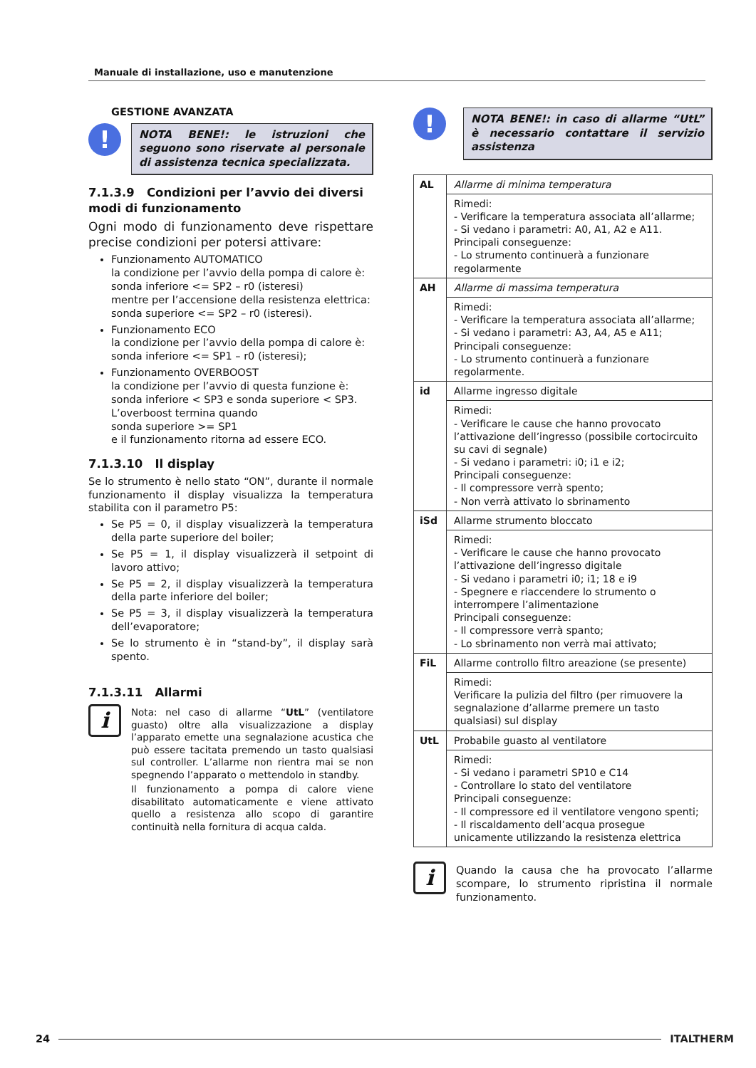Manuale di installazione, uso e manutenzione
GESTIONE AVANZATA
!
NOTA BENE!: le istruzioni che seguono sono riservate al personale di assistenza tecnica specializzata.
7.1.3.9 Condizioni per l’avvio dei diversi modi di funzionamento
Ogni modo di funzionamento deve rispettare precise condizioni per potersi attivare:
Funzionamento AUTOMATICO
la condizione per l’avvio della pompa di calore è:
sonda inferiore <= SP2 – r0 (isteresi)
mentre per l’accensione della resistenza elettrica:
sonda superiore <= SP2 – r0 (isteresi).
Funzionamento ECO
la condizione per l’avvio della pompa di calore è:
sonda inferiore <= SP1 – r0 (isteresi);
Funzionamento OVERBOOST
la condizione per l’avvio di questa funzione è:
sonda inferiore < SP3 e sonda superiore < SP3.
L’overboost termina quando
sonda superiore >= SP1
e il funzionamento ritorna ad essere ECO.
7.1.3.10 Il display
Se lo strumento è nello stato “ON”, durante il normale funzionamento il display visualizza la temperatura stabilita con il parametro P5:
Se P5 = 0, il display visualizzerà la temperatura della parte superiore del boiler;
Se P5 = 1, il display visualizzerà il setpoint di lavoro attivo;
Se P5 = 2, il display visualizzerà la temperatura della parte inferiore del boiler;
Se P5 = 3, il display visualizzerà la temperatura dell’evaporatore;
Se lo strumento è in “stand-by”, il display sarà spento.
7.1.3.11 Allarmi
i
Nota: nel caso di allarme “UtL” (ventilatore guasto) oltre alla visualizzazione a display l’apparato emette una segnalazione acustica che può essere tacitata premendo un tasto qualsiasi sul controller. L’allarme non rientra mai se non spegnendo l’apparato o mettendolo in standby.
Il funzionamento a pompa di calore viene disabilitato automaticamente e viene attivato quello a resistenza allo scopo di garantire continuità nella fornitura di acqua calda.
!
NOTA BENE!: in caso di allarme “UtL” è necessario contattare il servizio assistenza
| AL | Allarme di minima temperatura |
| | Rimedi: - Verificare la temperatura associata all’allarme; - Si vedano i parametri: A0, A1, A2 e A11. Principali conseguenze: - Lo strumento continuerà a funzionare regolarmente |
| AH | Allarme di massima temperatura |
| | Rimedi: - Verificare la temperatura associata all’allarme; - Si vedano i parametri: A3, A4, A5 e A11; Principali conseguenze: - Lo strumento continuerà a funzionare regolarmente. |
| id | Allarme ingresso digitale |
| | Rimedi: - Verificare le cause che hanno provocato l’attivazione dell’ingresso (possibile cortocircuito su cavi di segnale) - Si vedano i parametri: i0; i1 e i2; Principali conseguenze: - Il compressore verrà spento; - Non verrà attivato lo sbrinamento |
| iSd | Allarme strumento bloccato |
| | Rimedi: - Verificare le cause che hanno provocato l’attivazione dell’ingresso digitale - Si vedano i parametri i0; i1; 18 e i9 - Spegnere e riaccendere lo strumento o interrompere l’alimentazione Principali conseguenze: - Il compressore verrà spanto; - Lo sbrinamento non verrà mai attivato; |
| FiL | Allarme controllo filtro areazione (se presente) |
| | Rimedi: Verificare la pulizia del filtro (per rimuovere la segnalazione d’allarme premere un tasto qualsiasi) sul display |
| UtL | Probabile guasto al ventilatore |
| | Rimedi: - Si vedano i parametri SP10 e C14 - Controllare lo stato del ventilatore Principali conseguenze: - Il compressore ed il ventilatore vengono spenti; - Il riscaldamento dell’acqua prosegue unicamente utilizzando la resistenza elettrica |
i
Quando la causa che ha provocato l’allarme scompare, lo strumento ripristina il normale funzionamento.
24 ITALTHERM